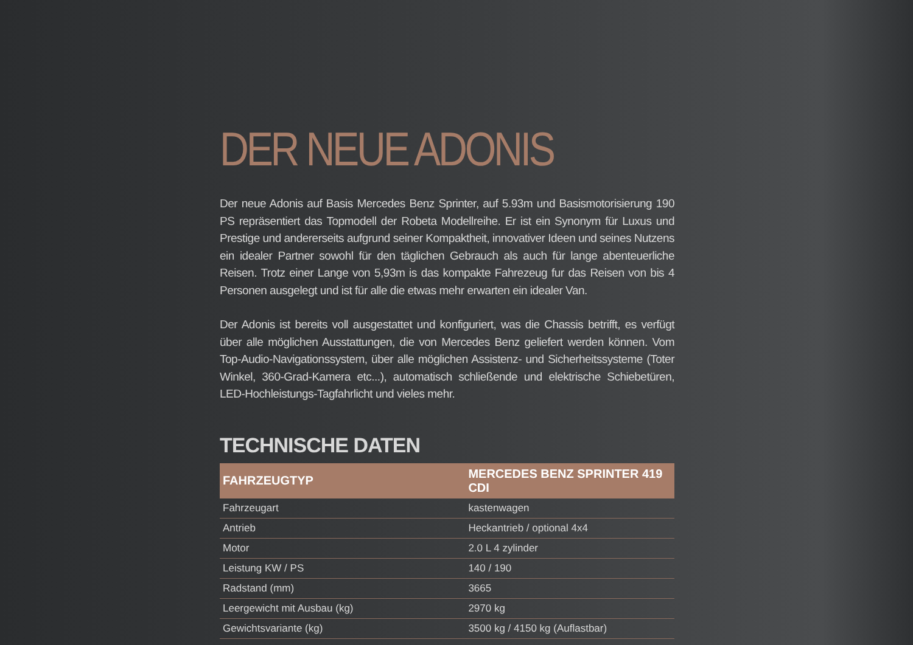DER NEUE ADONIS
Der neue Adonis auf Basis Mercedes Benz Sprinter, auf 5.93m und Basismotorisierung 190 PS repräsentiert das Topmodell der Robeta Modellreihe. Er ist ein Synonym für Luxus und Prestige und andererseits aufgrund seiner Kompaktheit, innovativer Ideen und seines Nutzens ein idealer Partner sowohl für den täglichen Gebrauch als auch für lange abenteuerliche Reisen. Trotz einer Lange von 5,93m is das kompakte Fahrezeug fur das Reisen von bis 4 Personen ausgelegt und ist für alle die etwas mehr erwarten ein idealer Van.
Der Adonis ist bereits voll ausgestattet und konfiguriert, was die Chassis betrifft, es verfügt über alle möglichen Ausstattungen, die von Mercedes Benz geliefert werden können. Vom Top-Audio-Navigationssystem, über alle möglichen Assistenz- und Sicherheitssysteme (Toter Winkel, 360-Grad-Kamera etc...), automatisch schließende und elektrische Schiebetüren, LED-Hochleistungs-Tagfahrlicht und vieles mehr.
TECHNISCHE DATEN
| FAHRZEUGTYP | MERCEDES BENZ SPRINTER 419 CDI |
| --- | --- |
| Fahrzeugart | kastenwagen |
| Antrieb | Heckantrieb / optional 4x4 |
| Motor | 2.0 L 4 zylinder |
| Leistung KW / PS | 140 / 190 |
| Radstand (mm) | 3665 |
| Leergewicht mit Ausbau (kg) | 2970 kg |
| Gewichtsvariante (kg) | 3500 kg / 4150 kg (Auflastbar) |